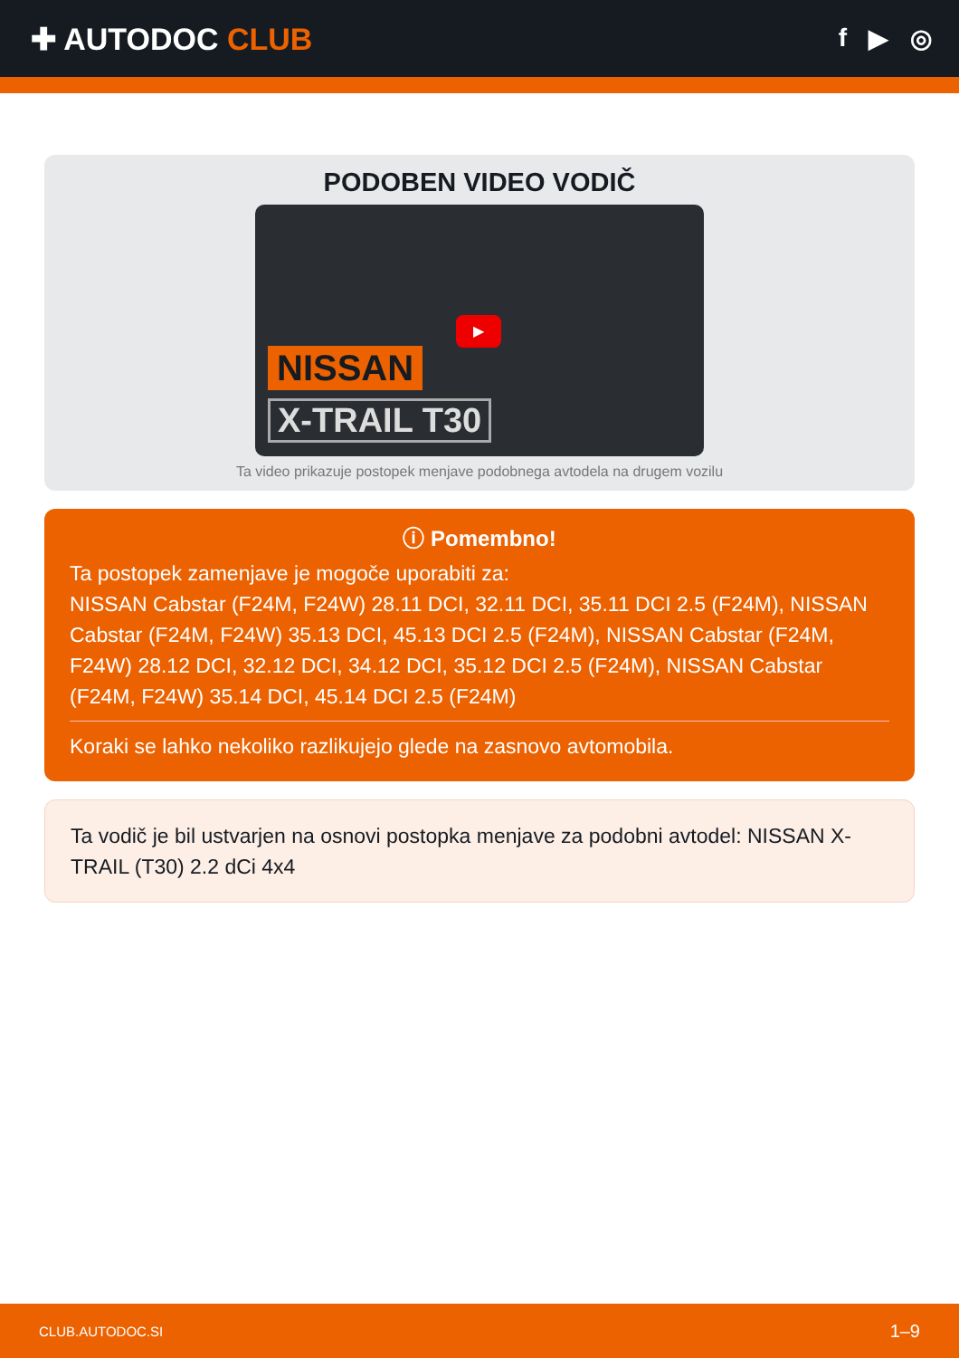✚ AUTODOC CLUB
f ▶ ◎
PODOBEN VIDEO VODIČ
▶
NISSAN
X-TRAIL T30
Ta video prikazuje postopek menjave podobnega avtodela na drugem vozilu
ⓘ Pomembno!
Ta postopek zamenjave je mogoče uporabiti za:
NISSAN Cabstar (F24M, F24W) 28.11 DCI, 32.11 DCI, 35.11 DCI 2.5 (F24M), NISSAN Cabstar (F24M, F24W) 35.13 DCI, 45.13 DCI 2.5 (F24M), NISSAN Cabstar (F24M, F24W) 28.12 DCI, 32.12 DCI, 34.12 DCI, 35.12 DCI 2.5 (F24M), NISSAN Cabstar (F24M, F24W) 35.14 DCI, 45.14 DCI 2.5 (F24M)
Koraki se lahko nekoliko razlikujejo glede na zasnovo avtomobila.
Ta vodič je bil ustvarjen na osnovi postopka menjave za podobni avtodel: NISSAN X-TRAIL (T30) 2.2 dCi 4x4
CLUB.AUTODOC.SI 1–9